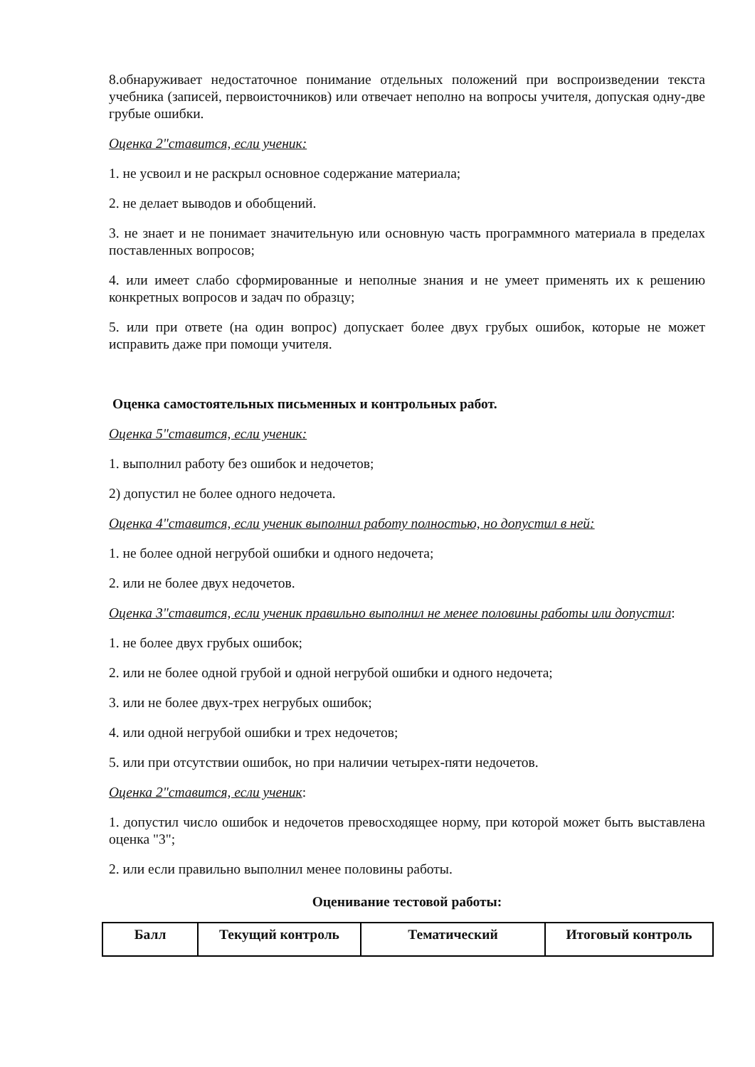8.обнаруживает недостаточное понимание отдельных положений при воспроизведении текста учебника (записей, первоисточников) или отвечает неполно на вопросы учителя, допуская одну-две грубые ошибки.
Оценка 2"ставится, если ученик:
1. не усвоил и не раскрыл основное содержание материала;
2. не делает выводов и обобщений.
3. не знает и не понимает значительную или основную часть программного материала в пределах поставленных вопросов;
4. или имеет слабо сформированные и неполные знания и не умеет применять их к решению конкретных вопросов и задач по образцу;
5. или при ответе (на один вопрос) допускает более двух грубых ошибок, которые не может исправить даже при помощи учителя.
Оценка самостоятельных письменных и контрольных работ.
Оценка 5"ставится, если ученик:
1. выполнил работу без ошибок и недочетов;
2) допустил не более одного недочета.
Оценка 4"ставится, если ученик выполнил работу полностью, но допустил в ней:
1. не более одной негрубой ошибки и одного недочета;
2. или не более двух недочетов.
Оценка 3"ставится, если ученик правильно выполнил не менее половины работы или допустил:
1. не более двух грубых ошибок;
2. или не более одной грубой и одной негрубой ошибки и одного недочета;
3. или не более двух-трех негрубых ошибок;
4. или одной негрубой ошибки и трех недочетов;
5. или при отсутствии ошибок, но при наличии четырех-пяти недочетов.
Оценка 2"ставится, если ученик:
1. допустил число ошибок и недочетов превосходящее норму, при которой может быть выставлена оценка "3";
2. или если правильно выполнил менее половины работы.
Оценивание тестовой работы:
| Балл | Текущий контроль | Тематический | Итоговый контроль |
| --- | --- | --- | --- |